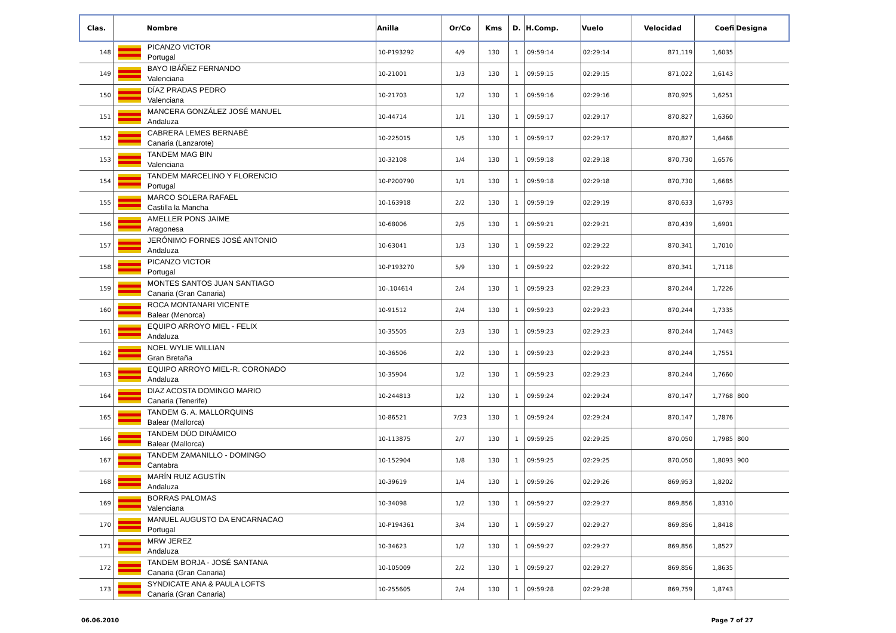| Clas. | Nombre | | Anilla | Or/Co | Kms | D. | H.Comp. | Vuelo | Velocidad | Coefi | Designa |
| --- | --- | --- | --- | --- | --- | --- | --- | --- | --- | --- | --- |
| 148 | | PICANZO VICTOR Portugal | 10-P193292 | 4/9 | 130 | 1 | 09:59:14 | 02:29:14 | 871,119 | 1,6035 | |
| 149 | | BAYO IBÁÑEZ FERNANDO Valenciana | 10-21001 | 1/3 | 130 | 1 | 09:59:15 | 02:29:15 | 871,022 | 1,6143 | |
| 150 | | DÍAZ PRADAS PEDRO Valenciana | 10-21703 | 1/2 | 130 | 1 | 09:59:16 | 02:29:16 | 870,925 | 1,6251 | |
| 151 | | MANCERA GONZÁLEZ JOSÉ MANUEL Andaluza | 10-44714 | 1/1 | 130 | 1 | 09:59:17 | 02:29:17 | 870,827 | 1,6360 | |
| 152 | | CABRERA LEMES BERNABÉ Canaria (Lanzarote) | 10-225015 | 1/5 | 130 | 1 | 09:59:17 | 02:29:17 | 870,827 | 1,6468 | |
| 153 | | TANDEM MAG BIN Valenciana | 10-32108 | 1/4 | 130 | 1 | 09:59:18 | 02:29:18 | 870,730 | 1,6576 | |
| 154 | | TANDEM MARCELINO Y FLORENCIO Portugal | 10-P200790 | 1/1 | 130 | 1 | 09:59:18 | 02:29:18 | 870,730 | 1,6685 | |
| 155 | | MARCO SOLERA RAFAEL Castilla la Mancha | 10-163918 | 2/2 | 130 | 1 | 09:59:19 | 02:29:19 | 870,633 | 1,6793 | |
| 156 | | AMELLER PONS JAIME Aragonesa | 10-68006 | 2/5 | 130 | 1 | 09:59:21 | 02:29:21 | 870,439 | 1,6901 | |
| 157 | | JERÓNIMO FORNES JOSÉ ANTONIO Andaluza | 10-63041 | 1/3 | 130 | 1 | 09:59:22 | 02:29:22 | 870,341 | 1,7010 | |
| 158 | | PICANZO VICTOR Portugal | 10-P193270 | 5/9 | 130 | 1 | 09:59:22 | 02:29:22 | 870,341 | 1,7118 | |
| 159 | | MONTES SANTOS JUAN SANTIAGO Canaria (Gran Canaria) | 10-.104614 | 2/4 | 130 | 1 | 09:59:23 | 02:29:23 | 870,244 | 1,7226 | |
| 160 | | ROCA MONTANARI VICENTE Balear (Menorca) | 10-91512 | 2/4 | 130 | 1 | 09:59:23 | 02:29:23 | 870,244 | 1,7335 | |
| 161 | | EQUIPO ARROYO MIEL - FELIX Andaluza | 10-35505 | 2/3 | 130 | 1 | 09:59:23 | 02:29:23 | 870,244 | 1,7443 | |
| 162 | | NOEL WYLIE WILLIAN Gran Bretaña | 10-36506 | 2/2 | 130 | 1 | 09:59:23 | 02:29:23 | 870,244 | 1,7551 | |
| 163 | | EQUIPO ARROYO MIEL-R. CORONADO Andaluza | 10-35904 | 1/2 | 130 | 1 | 09:59:23 | 02:29:23 | 870,244 | 1,7660 | |
| 164 | | DIAZ ACOSTA DOMINGO MARIO Canaria (Tenerife) | 10-244813 | 1/2 | 130 | 1 | 09:59:24 | 02:29:24 | 870,147 | 1,7768 | 800 |
| 165 | | TANDEM G. A. MALLORQUINS Balear (Mallorca) | 10-86521 | 7/23 | 130 | 1 | 09:59:24 | 02:29:24 | 870,147 | 1,7876 | |
| 166 | | TANDEM DÚO DINÁMICO Balear (Mallorca) | 10-113875 | 2/7 | 130 | 1 | 09:59:25 | 02:29:25 | 870,050 | 1,7985 | 800 |
| 167 | | TANDEM ZAMANILLO - DOMINGO Cantabra | 10-152904 | 1/8 | 130 | 1 | 09:59:25 | 02:29:25 | 870,050 | 1,8093 | 900 |
| 168 | | MARÍN RUIZ AGUSTÍN Andaluza | 10-39619 | 1/4 | 130 | 1 | 09:59:26 | 02:29:26 | 869,953 | 1,8202 | |
| 169 | | BORRAS PALOMAS Valenciana | 10-34098 | 1/2 | 130 | 1 | 09:59:27 | 02:29:27 | 869,856 | 1,8310 | |
| 170 | | MANUEL AUGUSTO DA ENCARNACAO Portugal | 10-P194361 | 3/4 | 130 | 1 | 09:59:27 | 02:29:27 | 869,856 | 1,8418 | |
| 171 | | MRW JEREZ Andaluza | 10-34623 | 1/2 | 130 | 1 | 09:59:27 | 02:29:27 | 869,856 | 1,8527 | |
| 172 | | TANDEM BORJA - JOSÉ SANTANA Canaria (Gran Canaria) | 10-105009 | 2/2 | 130 | 1 | 09:59:27 | 02:29:27 | 869,856 | 1,8635 | |
| 173 | | SYNDICATE ANA & PAULA LOFTS Canaria (Gran Canaria) | 10-255605 | 2/4 | 130 | 1 | 09:59:28 | 02:29:28 | 869,759 | 1,8743 | |
06.06.2010 Page 7 of 27